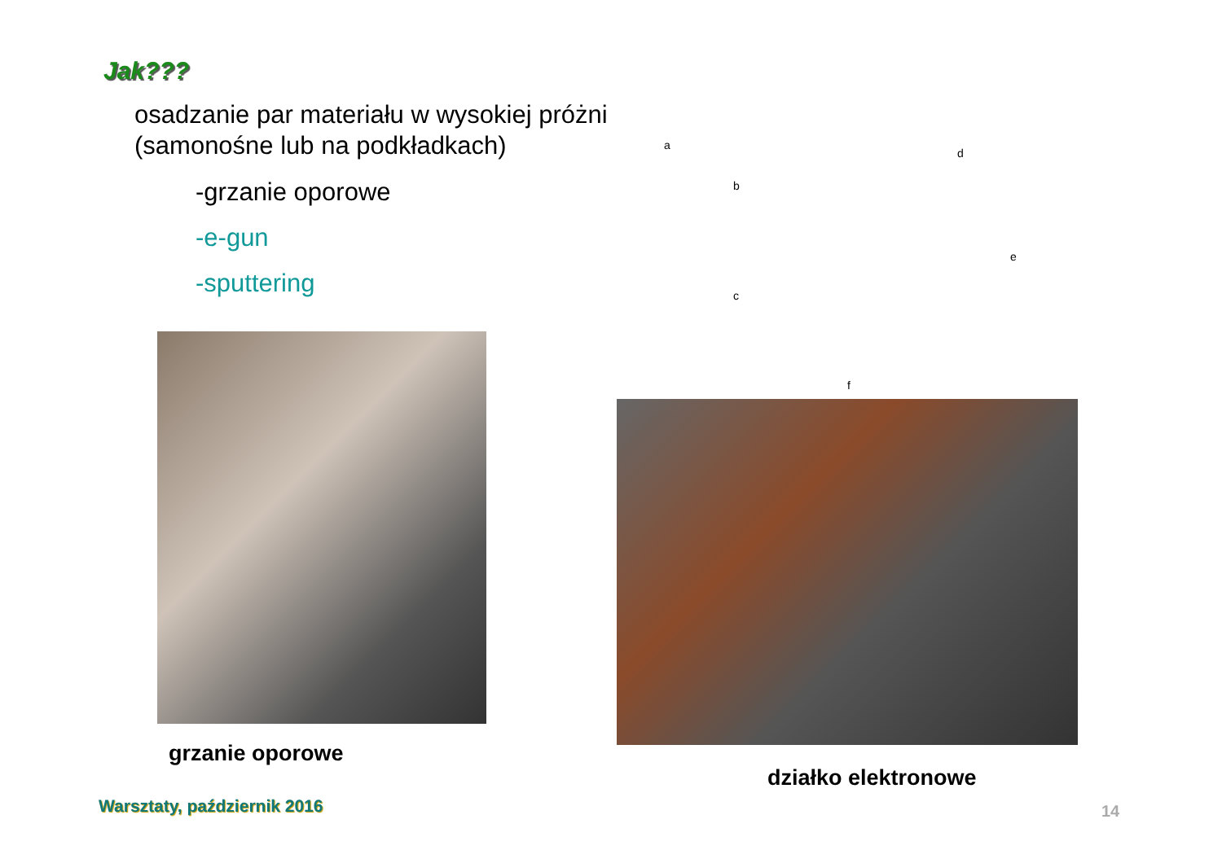Jak???
osadzanie par materiału w wysokiej próżni (samonośne lub na podkładkach)
-grzanie oporowe
-e-gun
-sputtering
a
b
c
d
e
f
grzanie oporowe
działko elektronowe
Warsztaty, październik 2016 14